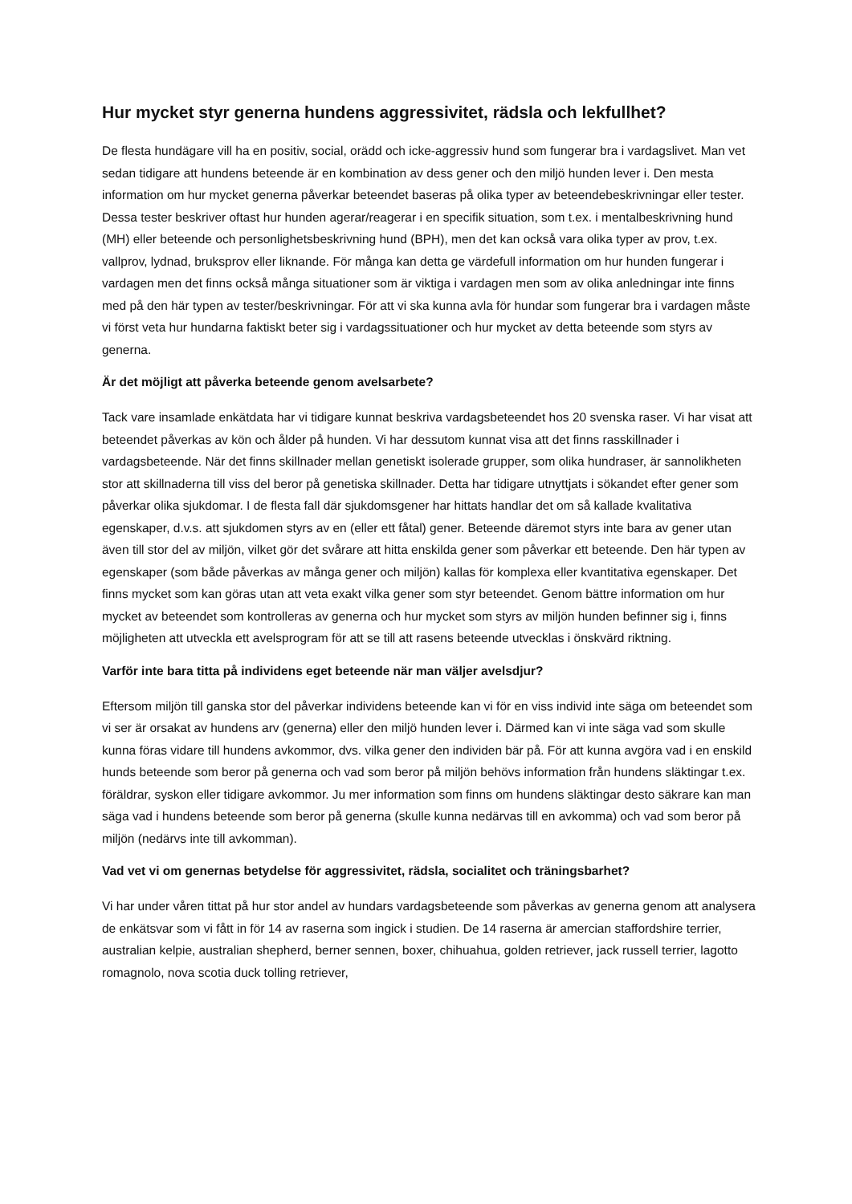Hur mycket styr generna hundens aggressivitet, rädsla och lekfullhet?
De flesta hundägare vill ha en positiv, social, orädd och icke-aggressiv hund som fungerar bra i vardagslivet. Man vet sedan tidigare att hundens beteende är en kombination av dess gener och den miljö hunden lever i. Den mesta information om hur mycket generna påverkar beteendet baseras på olika typer av beteendebeskrivningar eller tester. Dessa tester beskriver oftast hur hunden agerar/reagerar i en specifik situation, som t.ex. i mentalbeskrivning hund (MH) eller beteende och personlighetsbeskrivning hund (BPH), men det kan också vara olika typer av prov, t.ex. vallprov, lydnad, bruksprov eller liknande. För många kan detta ge värdefull information om hur hunden fungerar i vardagen men det finns också många situationer som är viktiga i vardagen men som av olika anledningar inte finns med på den här typen av tester/beskrivningar. För att vi ska kunna avla för hundar som fungerar bra i vardagen måste vi först veta hur hundarna faktiskt beter sig i vardagssituationer och hur mycket av detta beteende som styrs av generna.
Är det möjligt att påverka beteende genom avelsarbete?
Tack vare insamlade enkätdata har vi tidigare kunnat beskriva vardagsbeteendet hos 20 svenska raser. Vi har visat att beteendet påverkas av kön och ålder på hunden. Vi har dessutom kunnat visa att det finns rasskillnader i vardagsbeteende. När det finns skillnader mellan genetiskt isolerade grupper, som olika hundraser, är sannolikheten stor att skillnaderna till viss del beror på genetiska skillnader. Detta har tidigare utnyttjats i sökandet efter gener som påverkar olika sjukdomar. I de flesta fall där sjukdomsgener har hittats handlar det om så kallade kvalitativa egenskaper, d.v.s. att sjukdomen styrs av en (eller ett fåtal) gener. Beteende däremot styrs inte bara av gener utan även till stor del av miljön, vilket gör det svårare att hitta enskilda gener som påverkar ett beteende. Den här typen av egenskaper (som både påverkas av många gener och miljön) kallas för komplexa eller kvantitativa egenskaper. Det finns mycket som kan göras utan att veta exakt vilka gener som styr beteendet. Genom bättre information om hur mycket av beteendet som kontrolleras av generna och hur mycket som styrs av miljön hunden befinner sig i, finns möjligheten att utveckla ett avelsprogram för att se till att rasens beteende utvecklas i önskvärd riktning.
Varför inte bara titta på individens eget beteende när man väljer avelsdjur?
Eftersom miljön till ganska stor del påverkar individens beteende kan vi för en viss individ inte säga om beteendet som vi ser är orsakat av hundens arv (generna) eller den miljö hunden lever i. Därmed kan vi inte säga vad som skulle kunna föras vidare till hundens avkommor, dvs. vilka gener den individen bär på. För att kunna avgöra vad i en enskild hunds beteende som beror på generna och vad som beror på miljön behövs information från hundens släktingar t.ex. föräldrar, syskon eller tidigare avkommor. Ju mer information som finns om hundens släktingar desto säkrare kan man säga vad i hundens beteende som beror på generna (skulle kunna nedärvas till en avkomma) och vad som beror på miljön (nedärvs inte till avkomman).
Vad vet vi om genernas betydelse för aggressivitet, rädsla, socialitet och träningsbarhet?
Vi har under våren tittat på hur stor andel av hundars vardagsbeteende som påverkas av generna genom att analysera de enkätsvar som vi fått in för 14 av raserna som ingick i studien. De 14 raserna är amercian staffordshire terrier, australian kelpie, australian shepherd, berner sennen, boxer, chihuahua, golden retriever, jack russell terrier, lagotto romagnolo, nova scotia duck tolling retriever,